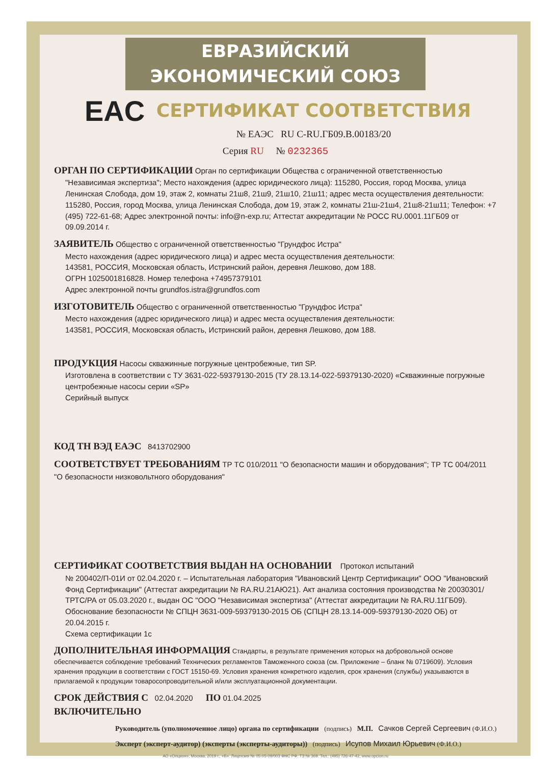ЕВРАЗИЙСКИЙ ЭКОНОМИЧЕСКИЙ СОЮЗ
EAC
СЕРТИФИКАТ СООТВЕТСТВИЯ
№ ЕАЭС RU C-RU.ГБ09.В.00183/20
Серия RU № 0232365
ОРГАН ПО СЕРТИФИКАЦИИ Орган по сертификации Общества с ограниченной ответственностью
"Независимая экспертиза"; Место нахождения (адрес юридического лица): 115280, Россия, город Москва, улица Ленинская Слобода, дом 19, этаж 2, комнаты 21ш8, 21ш9, 21ш10, 21ш11; адрес места осуществления деятельности: 115280, Россия, город Москва, улица Ленинская Слобода, дом 19, этаж 2, комнаты 21ш-21ш4, 21ш8-21ш11; Телефон: +7 (495) 722-61-68; Адрес электронной почты: info@n-exp.ru; Аттестат аккредитации № РОСС RU.0001.11ГБ09 от 09.09.2014 г.
ЗАЯВИТЕЛЬ Общество с ограниченной ответственностью "Грундфос Истра"
Место нахождения (адрес юридического лица) и адрес места осуществления деятельности:
143581, РОССИЯ, Московская область, Истринский район, деревня Лешково, дом 188.
ОГРН 1025001816828. Номер телефона +74957379101
Адрес электронной почты grundfos.istra@grundfos.com
ИЗГОТОВИТЕЛЬ Общество с ограниченной ответственностью "Грундфос Истра"
Место нахождения (адрес юридического лица) и адрес места осуществления деятельности:
143581, РОССИЯ, Московская область, Истринский район, деревня Лешково, дом 188.
ПРОДУКЦИЯ Насосы скважинные погружные центробежные, тип SP.
Изготовлена в соответствии с ТУ 3631-022-59379130-2015 (ТУ 28.13.14-022-59379130-2020) «Скважинные погружные центробежные насосы серии «SP»
Серийный выпуск
КОД ТН ВЭД ЕАЭС 8413702900
СООТВЕТСТВУЕТ ТРЕБОВАНИЯМ ТР ТС 010/2011 "О безопасности машин и оборудования"; ТР ТС 004/2011 "О безопасности низковольтного оборудования"
СЕРТИФИКАТ СООТВЕТСТВИЯ ВЫДАН НА ОСНОВАНИИ Протокол испытаний
№ 200402/П-01И от 02.04.2020 г. – Испытательная лаборатория "Ивановский Центр Сертификации" ООО "Ивановский Фонд Сертификации" (Аттестат аккредитации № RA.RU.21АЮ21). Акт анализа состояния производства № 20030301/ТРТС/РА от 05.03.2020 г., выдан ОС "ООО "Независимая экспертиза" (Аттестат аккредитации № RA.RU.11ГБ09).
Обоснование безопасности № СПЦН 3631-009-59379130-2015 ОБ (СПЦН 28.13.14-009-59379130-2020 ОБ) от 20.04.2015 г.
Схема сертификации 1с
ДОПОЛНИТЕЛЬНАЯ ИНФОРМАЦИЯ Стандарты, в результате применения которых на добровольной основе обеспечивается соблюдение требований Технических регламентов Таможенного союза (см. Приложение – бланк № 0719609). Условия хранения продукции в соответствии с ГОСТ 15150-69. Условия хранения конкретного изделия, срок хранения (службы) указываются в прилагаемой к продукции товаросопроводительной и/или эксплуатационной документации.
СРОК ДЕЙСТВИЯ С 02.04.2020 ПО 01.04.2025
ВКЛЮЧИТЕЛЬНО
Руководитель (уполномоченное лицо) органа по сертификации (подпись) М.П. Сачков Сергей Сергеевич (Ф.И.О.)
Эксперт (эксперт-аудитор) (эксперты (эксперты-аудиторы)) (подпись) Исупов Михаил Юрьевич (Ф.И.О.)
АО «Опцион», Москва, 2019 г., «Б». Лицензия № 05-05-09/003 ФНС РФ. ТЗ № 369. Тел.: (495) 726-47-42, www.opcion.ru